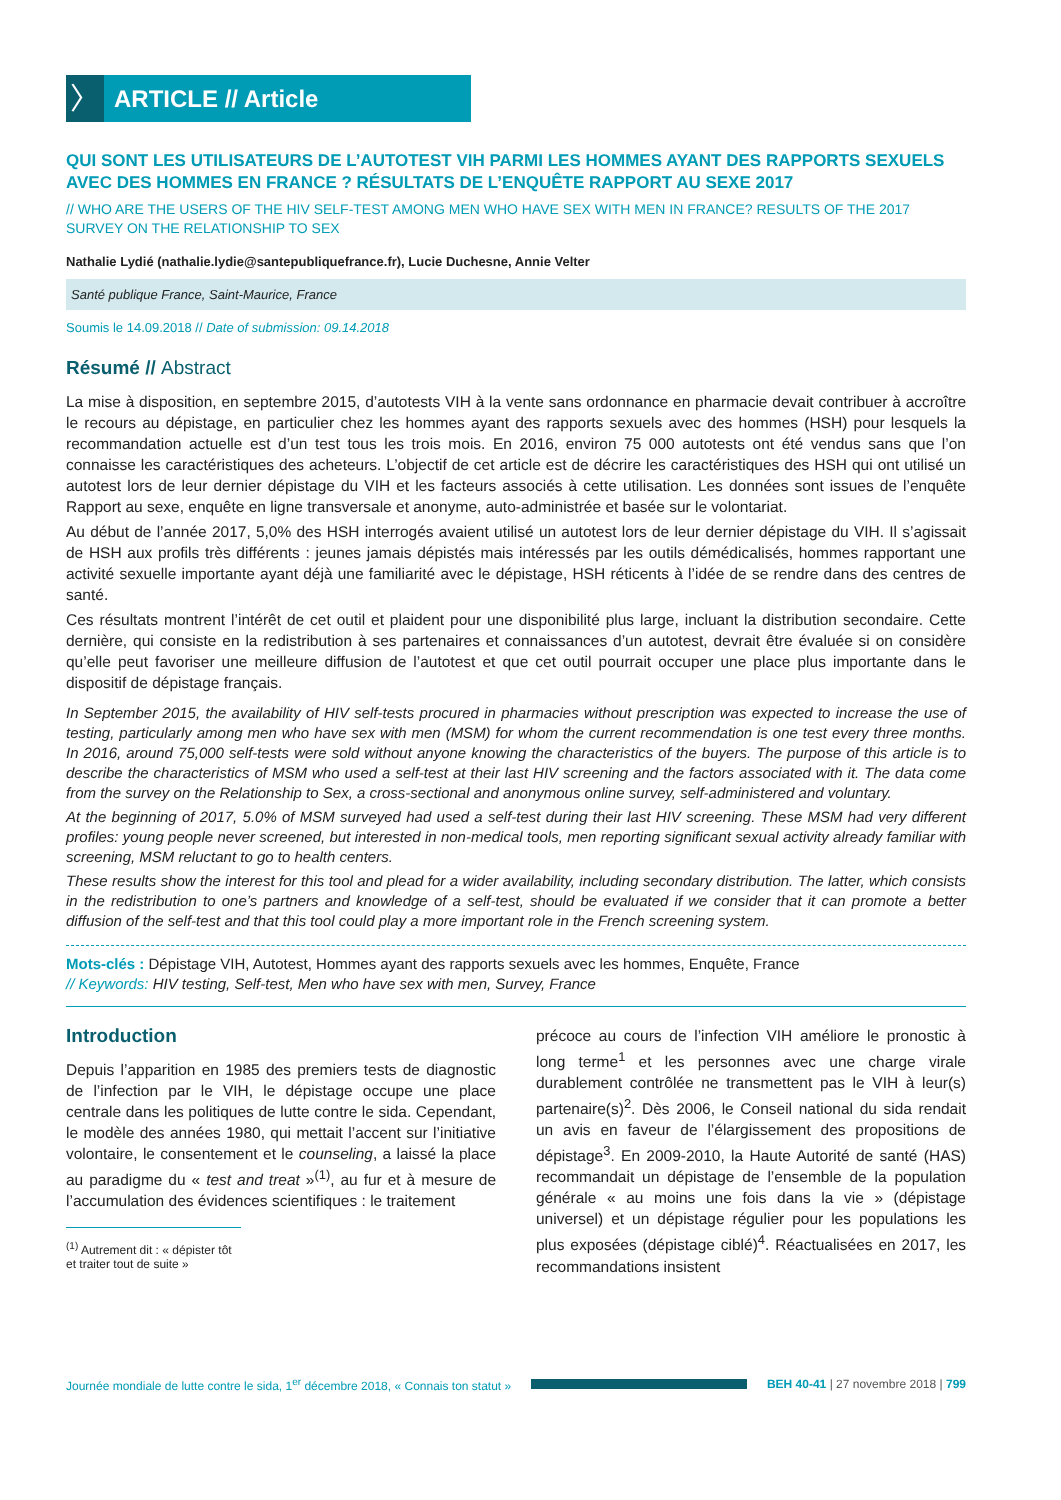〉
ARTICLE // Article
QUI SONT LES UTILISATEURS DE L’AUTOTEST VIH PARMI LES HOMMES AYANT DES RAPPORTS SEXUELS AVEC DES HOMMES EN FRANCE ? RÉSULTATS DE L’ENQUÊTE RAPPORT AU SEXE 2017
// WHO ARE THE USERS OF THE HIV SELF-TEST AMONG MEN WHO HAVE SEX WITH MEN IN FRANCE? RESULTS OF THE 2017 SURVEY ON THE RELATIONSHIP TO SEX
Nathalie Lydié (nathalie.lydie@santepubliquefrance.fr), Lucie Duchesne, Annie Velter
Santé publique France, Saint-Maurice, France
Soumis le 14.09.2018 // Date of submission: 09.14.2018
Résumé // Abstract
La mise à disposition, en septembre 2015, d’autotests VIH à la vente sans ordonnance en pharmacie devait contribuer à accroître le recours au dépistage, en particulier chez les hommes ayant des rapports sexuels avec des hommes (HSH) pour lesquels la recommandation actuelle est d’un test tous les trois mois. En 2016, environ 75 000 autotests ont été vendus sans que l’on connaisse les caractéristiques des acheteurs. L’objectif de cet article est de décrire les caractéristiques des HSH qui ont utilisé un autotest lors de leur dernier dépistage du VIH et les facteurs associés à cette utilisation. Les données sont issues de l’enquête Rapport au sexe, enquête en ligne transversale et anonyme, auto-administrée et basée sur le volontariat.
Au début de l’année 2017, 5,0% des HSH interrogés avaient utilisé un autotest lors de leur dernier dépistage du VIH. Il s’agissait de HSH aux profils très différents : jeunes jamais dépistés mais intéressés par les outils démédicalisés, hommes rapportant une activité sexuelle importante ayant déjà une familiarité avec le dépistage, HSH réticents à l’idée de se rendre dans des centres de santé.
Ces résultats montrent l’intérêt de cet outil et plaident pour une disponibilité plus large, incluant la distribution secondaire. Cette dernière, qui consiste en la redistribution à ses partenaires et connaissances d’un autotest, devrait être évaluée si on considère qu’elle peut favoriser une meilleure diffusion de l’autotest et que cet outil pourrait occuper une place plus importante dans le dispositif de dépistage français.
In September 2015, the availability of HIV self-tests procured in pharmacies without prescription was expected to increase the use of testing, particularly among men who have sex with men (MSM) for whom the current recommendation is one test every three months. In 2016, around 75,000 self-tests were sold without anyone knowing the characteristics of the buyers. The purpose of this article is to describe the characteristics of MSM who used a self-test at their last HIV screening and the factors associated with it. The data come from the survey on the Relationship to Sex, a cross-sectional and anonymous online survey, self-administered and voluntary.
At the beginning of 2017, 5.0% of MSM surveyed had used a self-test during their last HIV screening. These MSM had very different profiles: young people never screened, but interested in non-medical tools, men reporting significant sexual activity already familiar with screening, MSM reluctant to go to health centers.
These results show the interest for this tool and plead for a wider availability, including secondary distribution. The latter, which consists in the redistribution to one’s partners and knowledge of a self-test, should be evaluated if we consider that it can promote a better diffusion of the self-test and that this tool could play a more important role in the French screening system.
Mots-clés : Dépistage VIH, Autotest, Hommes ayant des rapports sexuels avec les hommes, Enquête, France
// Keywords: HIV testing, Self-test, Men who have sex with men, Survey, France
Introduction
Depuis l’apparition en 1985 des premiers tests de diagnostic de l’infection par le VIH, le dépistage occupe une place centrale dans les politiques de lutte contre le sida. Cependant, le modèle des années 1980, qui mettait l’accent sur l’initiative volontaire, le consentement et le counseling, a laissé la place au paradigme du « test and treat »<sup>(1)</sup>, au fur et à mesure de l’accumulation des évidences scientifiques : le traitement
<sup>(1)</sup> Autrement dit : « dépister tôt et traiter tout de suite »
précoce au cours de l’infection VIH améliore le pronostic à long terme<sup>1</sup> et les personnes avec une charge virale durablement contrôlée ne transmettent pas le VIH à leur(s) partenaire(s)<sup>2</sup>. Dès 2006, le Conseil national du sida rendait un avis en faveur de l’élargissement des propositions de dépistage<sup>3</sup>. En 2009-2010, la Haute Autorité de santé (HAS) recommandait un dépistage de l’ensemble de la population générale « au moins une fois dans la vie » (dépistage universel) et un dépistage régulier pour les populations les plus exposées (dépistage ciblé)<sup>4</sup>. Réactualisées en 2017, les recommandations insistent
Journée mondiale de lutte contre le sida, 1<sup>er</sup> décembre 2018, « Connais ton statut »
BEH 40-41 | 27 novembre 2018 | 799